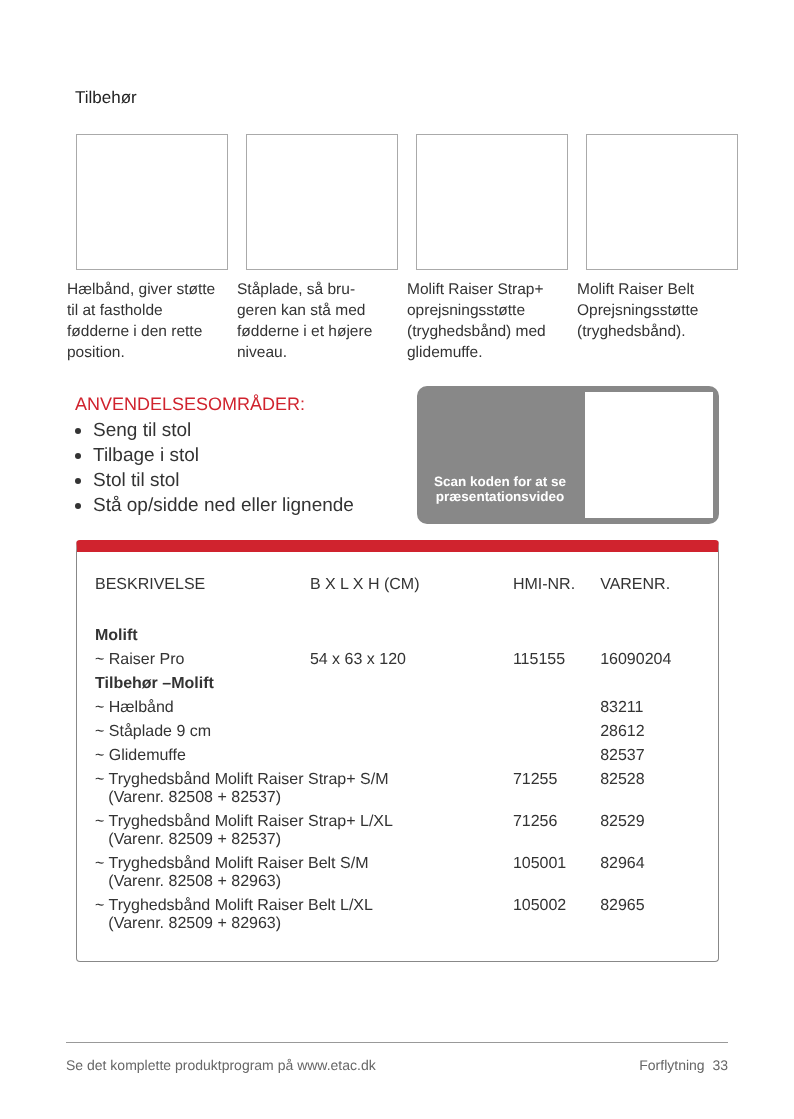Tilbehør
Hælbånd, giver støtte til at fastholde fødderne i den rette position.
Ståplade, så bru-geren kan stå med fødderne i et højere niveau.
Molift Raiser Strap+ oprejsningsstøtte (tryghedsbånd) med glidemuffe.
Molift Raiser Belt Oprejsningsstøtte (tryghedsbånd).
ANVENDELSESOMRÅDER:
Seng til stol
Tilbage i stol
Stol til stol
Stå op/sidde ned eller lignende
Scan koden for at se præsentationsvideo
| BESKRIVELSE | B X L X H (CM) | HMI-NR. | VARENR. |
| --- | --- | --- | --- |
| Molift | | | |
| ~ Raiser Pro | 54 x 63 x 120 | 115155 | 16090204 |
| Tilbehør –Molift | | | |
| ~ Hælbånd | | | 83211 |
| ~ Ståplade 9 cm | | | 28612 |
| ~ Glidemuffe | | | 82537 |
| ~ Tryghedsbånd Molift Raiser Strap+ S/M (Varenr. 82508 + 82537) | | 71255 | 82528 |
| ~ Tryghedsbånd Molift Raiser Strap+ L/XL (Varenr. 82509 + 82537) | | 71256 | 82529 |
| ~ Tryghedsbånd Molift Raiser Belt S/M (Varenr. 82508 + 82963) | | 105001 | 82964 |
| ~ Tryghedsbånd Molift Raiser Belt L/XL (Varenr. 82509 + 82963) | | 105002 | 82965 |
Se det komplette produktprogram på www.etac.dk Forflytning 33